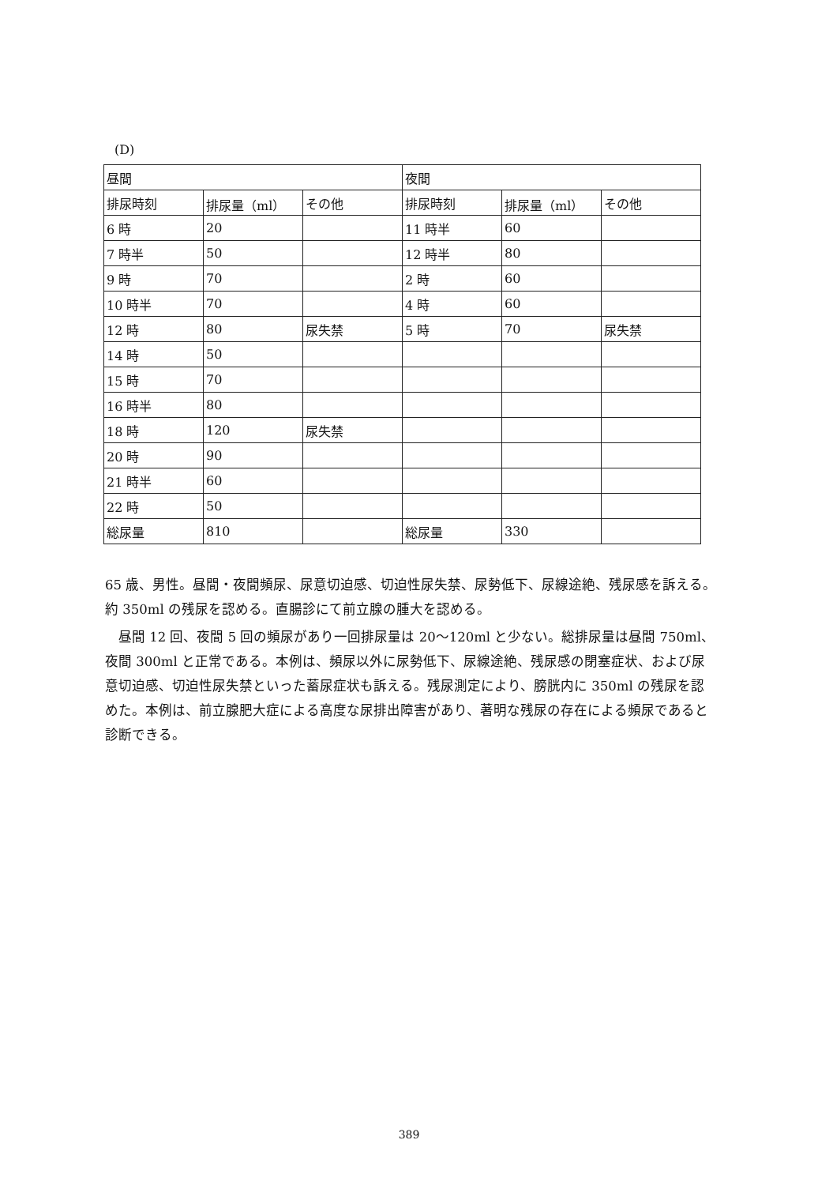(D)
| 昼間 | | | 夜間 | | |
| 排尿時刻 | 排尿量（ml） | その他 | 排尿時刻 | 排尿量（ml） | その他 |
| 6 時 | 20 | | 11 時半 | 60 | |
| 7 時半 | 50 | | 12 時半 | 80 | |
| 9 時 | 70 | | 2 時 | 60 | |
| 10 時半 | 70 | | 4 時 | 60 | |
| 12 時 | 80 | 尿失禁 | 5 時 | 70 | 尿失禁 |
| 14 時 | 50 | | | | |
| 15 時 | 70 | | | | |
| 16 時半 | 80 | | | | |
| 18 時 | 120 | 尿失禁 | | | |
| 20 時 | 90 | | | | |
| 21 時半 | 60 | | | | |
| 22 時 | 50 | | | | |
| 総尿量 | 810 | | 総尿量 | 330 | |
65 歳、男性。昼間・夜間頻尿、尿意切迫感、切迫性尿失禁、尿勢低下、尿線途絶、残尿感を訴える。約 350ml の残尿を認める。直腸診にて前立腺の腫大を認める。
　昼間 12 回、夜間 5 回の頻尿があり一回排尿量は 20～120ml と少ない。総排尿量は昼間 750ml、夜間 300ml と正常である。本例は、頻尿以外に尿勢低下、尿線途絶、残尿感の閉塞症状、および尿意切迫感、切迫性尿失禁といった蓄尿症状も訴える。残尿測定により、膀胱内に 350ml の残尿を認めた。本例は、前立腺肥大症による高度な尿排出障害があり、著明な残尿の存在による頻尿であると診断できる。
389